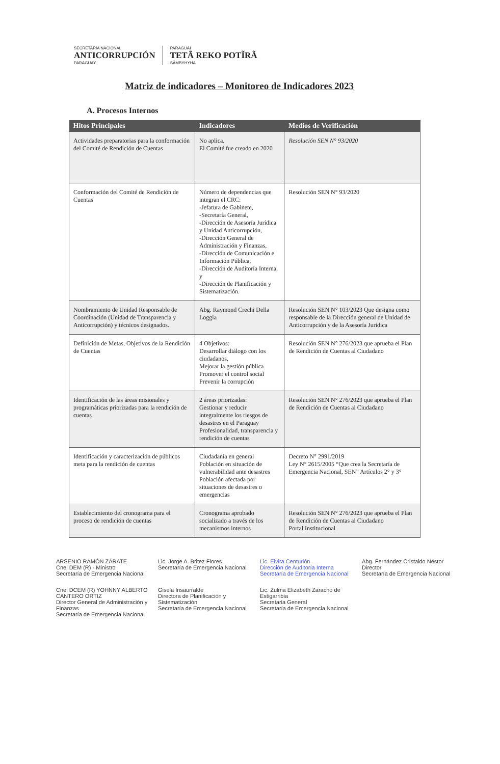SECRETARÍA NACIONAL
ANTICORRUPCIÓN
PARAGUAY
PARAGUÁI
TETÃ REKO POTĨRÃ
SÃMBYHYHA
Matriz de indicadores – Monitoreo de Indicadores 2023
A. Procesos Internos
| Hitos Principales | Indicadores | Medios de Verificación |
| --- | --- | --- |
| Actividades preparatorias para la conformación del Comité de Rendición de Cuentas | No aplica. El Comité fue creado en 2020 | Resolución SEN N° 93/2020 |
| Conformación del Comité de Rendición de Cuentas | Número de dependencias que integran el CRC: -Jefatura de Gabinete, -Secretaría General, -Dirección de Asesoría Jurídica y Unidad Anticorrupción, -Dirección General de Administración y Finanzas, -Dirección de Comunicación e Información Pública, -Dirección de Auditoría Interna, y -Dirección de Planificación y Sistematización. | Resolución SEN N° 93/2020 |
| Nombramiento de Unidad Responsable de Coordinación (Unidad de Transparencia y Anticorrupción) y técnicos designados. | Abg. Raymond Crechi Della Loggia | Resolución SEN N° 103/2023 Que designa como responsable de la Dirección general de Unidad de Anticorrupción y de la Asesoría Jurídica |
| Definición de Metas, Objetivos de la Rendición de Cuentas | 4 Objetivos: Desarrollar diálogo con los ciudadanos, Mejorar la gestión pública Promover el control social Prevenir la corrupción | Resolución SEN N° 276/2023 que aprueba el Plan de Rendición de Cuentas al Ciudadano |
| Identificación de las áreas misionales y programáticas priorizadas para la rendición de cuentas | 2 áreas priorizadas: Gestionar y reducir integralmente los riesgos de desastres en el Paraguay Profesionalidad, transparencia y rendición de cuentas | Resolución SEN N° 276/2023 que aprueba el Plan de Rendición de Cuentas al Ciudadano |
| Identificación y caracterización de públicos meta para la rendición de cuentas | Ciudadanía en general Población en situación de vulnerabilidad ante desastres Población afectada por situaciones de desastres o emergencias | Decreto N° 2991/2019 Ley N° 2615/2005 “Que crea la Secretaría de Emergencia Nacional, SEN” Artículos 2° y 3° |
| Establecimiento del cronograma para el proceso de rendición de cuentas | Cronograma aprobado socializado a través de los mecanismos internos | Resolución SEN N° 276/2023 que aprueba el Plan de Rendición de Cuentas al Ciudadano Portal Institucional |
ARSENIO RAMÓN ZÁRATE
Cnel DEM (R) - Ministro
Secretaría de Emergencia Nacional
Lic. Jorge A. Britez Flores
Secretaría de Emergencia Nacional
Lic. Elvira Centurión
Dirección de Auditoría Interna
Secretaría de Emergencia Nacional
Abg. Fernández Cristaldo Néstor
Director
Secretaría de Emergencia Nacional
Cnel DCEM (R) YOHNNY ALBERTO CANTERO ORTIZ
Director General de Administración y Finanzas
Secretaría de Emergencia Nacional
Gisela Insaurralde
Directora de Planificación y Sistematización
Secretaría de Emergencia Nacional
Lic. Zulma Elizabeth Zaracho de Estigarribia
Secretaria General
Secretaría de Emergencia Nacional